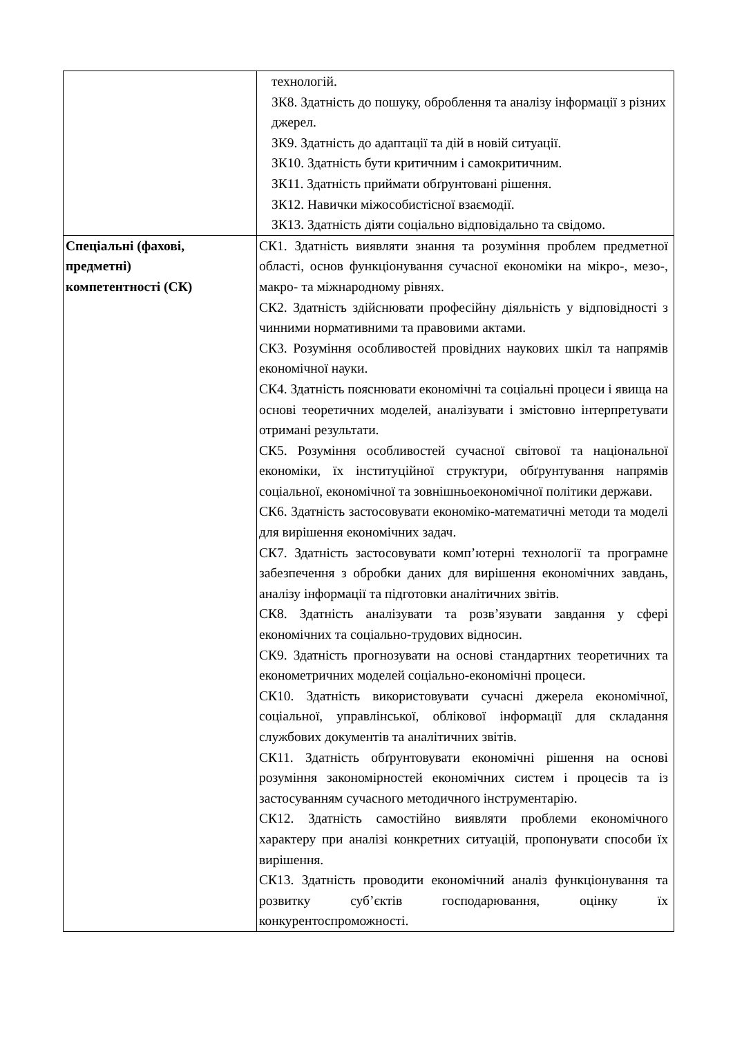| | технологій. ЗК8. Здатність до пошуку, оброблення та аналізу інформації з різних джерел. ЗК9. Здатність до адаптації та дій в новій ситуації. ЗК10. Здатність бути критичним і самокритичним. ЗК11. Здатність приймати обґрунтовані рішення. ЗК12. Навички міжособистісної взаємодії. ЗК13. Здатність діяти соціально відповідально та свідомо. |
| Спеціальні (фахові, предметні) компетентності (СК) | СК1. Здатність виявляти знання та розуміння проблем предметної області, основ функціонування сучасної економіки на мікро-, мезо-, макро- та міжнародному рівнях. СК2. Здатність здійснювати професійну діяльність у відповідності з чинними нормативними та правовими актами. СК3. Розуміння особливостей провідних наукових шкіл та напрямів економічної науки. СК4. Здатність пояснювати економічні та соціальні процеси і явища на основі теоретичних моделей, аналізувати і змістовно інтерпретувати отримані результати. СК5. Розуміння особливостей сучасної світової та національної економіки, їх інституційної структури, обґрунтування напрямів соціальної, економічної та зовнішньоекономічної політики держави. СК6. Здатність застосовувати економіко-математичні методи та моделі для вирішення економічних задач. СК7. Здатність застосовувати комп’ютерні технології та програмне забезпечення з обробки даних для вирішення економічних завдань, аналізу інформації та підготовки аналітичних звітів. СК8. Здатність аналізувати та розв’язувати завдання у сфері економічних та соціально-трудових відносин. СК9. Здатність прогнозувати на основі стандартних теоретичних та економетричних моделей соціально-економічні процеси. СК10. Здатність використовувати сучасні джерела економічної, соціальної, управлінської, облікової інформації для складання службових документів та аналітичних звітів. СК11. Здатність обґрунтовувати економічні рішення на основі розуміння закономірностей економічних систем і процесів та із застосуванням сучасного методичного інструментарію. СК12. Здатність самостійно виявляти проблеми економічного характеру при аналізі конкретних ситуацій, пропонувати способи їх вирішення. СК13. Здатність проводити економічний аналіз функціонування та розвитку суб’єктів господарювання, оцінку їх конкурентоспроможності. |